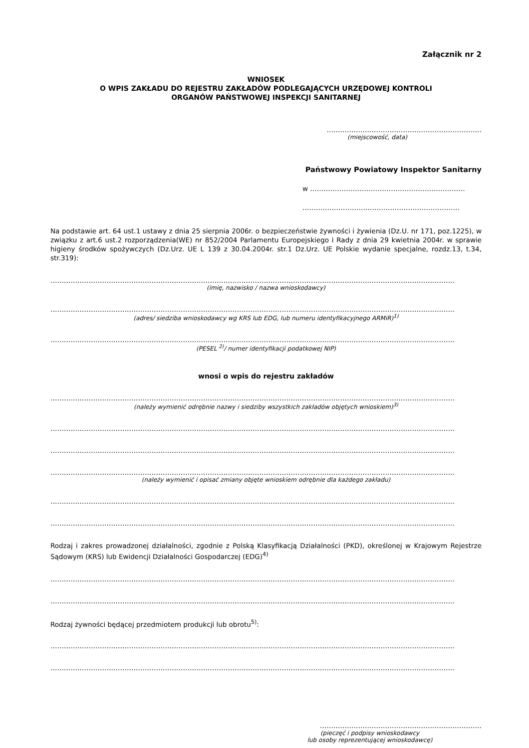Załącznik nr 2
WNIOSEK
O WPIS ZAKŁADU DO REJESTRU ZAKŁADÓW PODLEGAJĄCYCH URZĘDOWEJ KONTROLI
ORGANÓW PAŃSTWOWEJ INSPEKCJI SANITARNEJ
……………………………………………………………
(miejscowość, data)
Państwowy Powiatowy Inspektor Sanitarny
w ……………………………………………………………
…………………………………………………………….
Na podstawie art. 64 ust.1 ustawy z dnia 25 sierpnia 2006r. o bezpieczeństwie żywności i żywienia (Dz.U. nr 171, poz.1225), w związku z art.6 ust.2 rozporządzenia(WE) nr 852/2004 Parlamentu Europejskiego i Rady z dnia 29 kwietnia 2004r. w sprawie higieny środków spożywczych (Dz.Urz. UE L 139 z 30.04.2004r. str.1 Dz.Urz. UE Polskie wydanie specjalne, rozdz.13, t.34, str.319):
………………………………………………………………………………………………………………………………………………………………
(imię, nazwisko / nazwa wnioskodawcy)
………………………………………………………………………………………………………………………………………………………………
(adres/ siedziba wnioskodawcy wg KRS lub EDG, lub numeru identyfikacyjnego ARMiR)<sup>1)</sup>
………………………………………………………………………………………………………………………………………………………………
(PESEL <sup>2)</sup>/ numer identyfikacji podatkowej NIP)
wnosi o wpis do rejestru zakładów
………………………………………………………………………………………………………………………………………………………………
(należy wymienić odrębnie nazwy i siedziby wszystkich zakładów objętych wnioskiem)<sup>3)</sup>
………………………………………………………………………………………………………………………………………………………………
………………………………………………………………………………………………………………………………………………………………
………………………………………………………………………………………………………………………………………………………………
(należy wymienić i opisać zmiany objęte wnioskiem odrębnie dla każdego zakładu)
………………………………………………………………………………………………………………………………………………………………
………………………………………………………………………………………………………………………………………………………………
Rodzaj i zakres prowadzonej działalności, zgodnie z Polską Klasyfikacją Działalności (PKD), określonej w Krajowym Rejestrze Sądowym (KRS) lub Ewidencji Działalności Gospodarczej (EDG)<sup>4)</sup>
………………………………………………………………………………………………………………………………………………………………
………………………………………………………………………………………………………………………………………………………………
Rodzaj żywności będącej przedmiotem produkcji lub obrotu<sup>5)</sup>:
………………………………………………………………………………………………………………………………………………………………
………………………………………………………………………………………………………………………………………………………………
………………………………………………………………
(pieczęć i podpisy wnioskodawcy
lub osoby reprezentującej wnioskodawcę)